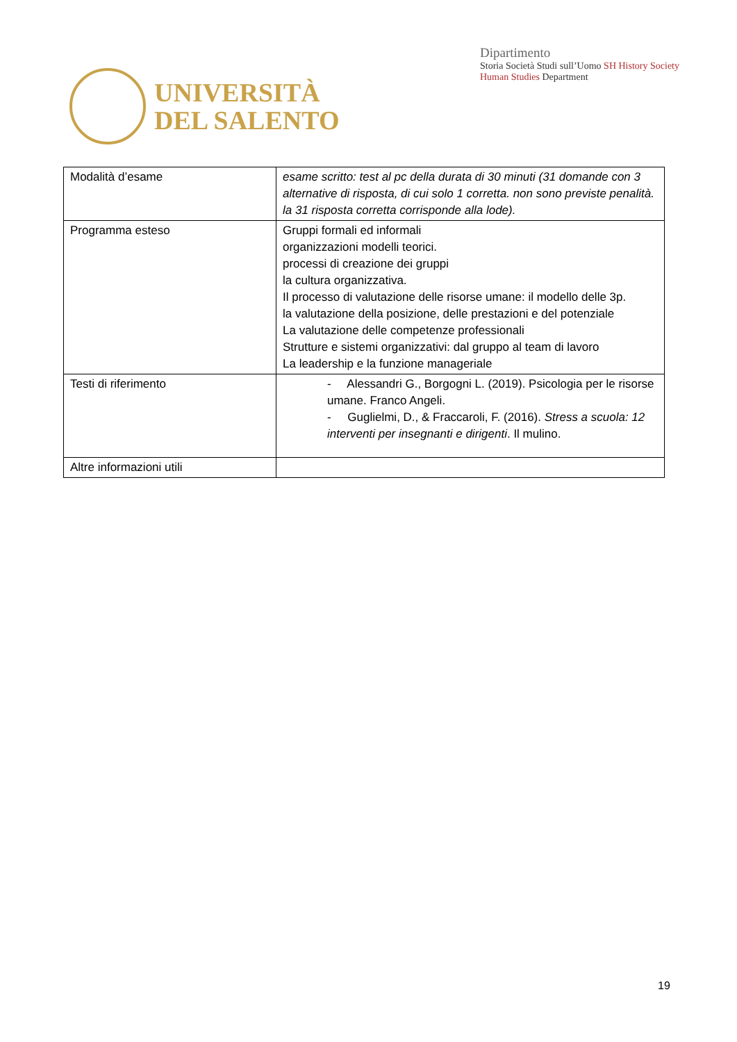UNIVERSITÀ
DEL SALENTO
Dipartimento
Storia Società Studi sull’Uomo SH History Society Human Studies Department
| Modalità d’esame | esame scritto: test al pc della durata di 30 minuti (31 domande con 3 alternative di risposta, di cui solo 1 corretta. non sono previste penalità. la 31 risposta corretta corrisponde alla lode). |
| Programma esteso | Gruppi formali ed informali organizzazioni modelli teorici. processi di creazione dei gruppi la cultura organizzativa. Il processo di valutazione delle risorse umane: il modello delle 3p. la valutazione della posizione, delle prestazioni e del potenziale La valutazione delle competenze professionali Strutture e sistemi organizzativi: dal gruppo al team di lavoro La leadership e la funzione manageriale |
| Testi di riferimento | - Alessandri G., Borgogni L. (2019). Psicologia per le risorse umane. Franco Angeli. - Guglielmi, D., & Fraccaroli, F. (2016). Stress a scuola: 12 interventi per insegnanti e dirigenti . Il mulino. |
| Altre informazioni utili | |
19